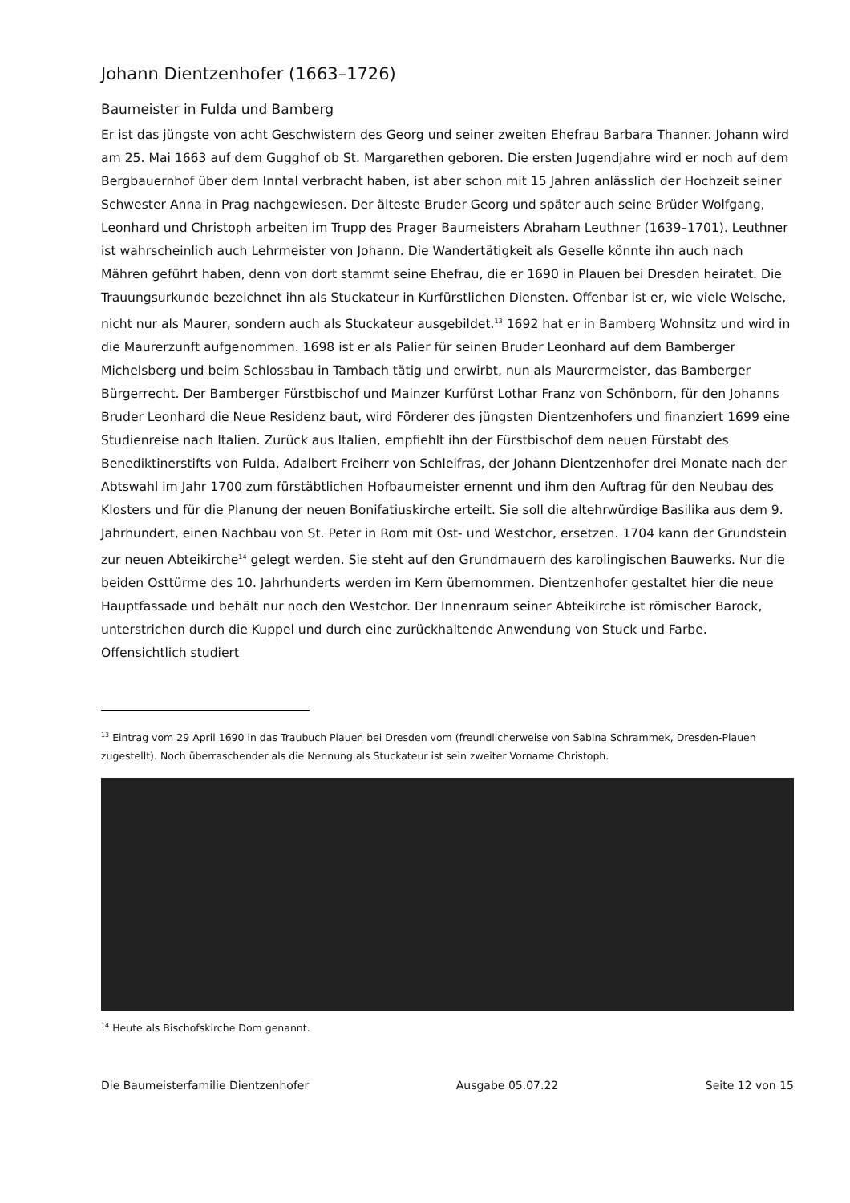Johann Dientzenhofer (1663–1726)
Baumeister in Fulda und Bamberg
Er ist das jüngste von acht Geschwistern des Georg und seiner zweiten Ehefrau Barbara Thanner. Johann wird am 25. Mai 1663 auf dem Gugghof ob St. Margarethen geboren. Die ersten Jugendjahre wird er noch auf dem Bergbauernhof über dem Inntal verbracht haben, ist aber schon mit 15 Jahren anlässlich der Hochzeit seiner Schwester Anna in Prag nachgewiesen. Der älteste Bruder Georg und später auch seine Brüder Wolfgang, Leonhard und Christoph arbeiten im Trupp des Prager Baumeisters Abraham Leuthner (1639–1701). Leuthner ist wahrscheinlich auch Lehrmeister von Johann. Die Wandertätigkeit als Geselle könnte ihn auch nach Mähren geführt haben, denn von dort stammt seine Ehefrau, die er 1690 in Plauen bei Dresden heiratet. Die Trauungsurkunde bezeichnet ihn als Stuckateur in Kurfürstlichen Diensten. Offenbar ist er, wie viele Welsche, nicht nur als Maurer, sondern auch als Stuckateur ausgebildet.<sup>13</sup> 1692 hat er in Bamberg Wohnsitz und wird in die Maurerzunft aufgenommen. 1698 ist er als Palier für seinen Bruder Leonhard auf dem Bamberger Michelsberg und beim Schlossbau in Tambach tätig und erwirbt, nun als Maurermeister, das Bamberger Bürgerrecht. Der Bamberger Fürstbischof und Mainzer Kurfürst Lothar Franz von Schönborn, für den Johanns Bruder Leonhard die Neue Residenz baut, wird Förderer des jüngsten Dientzenhofers und finanziert 1699 eine Studienreise nach Italien. Zurück aus Italien, empfiehlt ihn der Fürstbischof dem neuen Fürstabt des Benediktinerstifts von Fulda, Adalbert Freiherr von Schleifras, der Johann Dientzenhofer drei Monate nach der Abtswahl im Jahr 1700 zum fürstäbtlichen Hofbaumeister ernennt und ihm den Auftrag für den Neubau des Klosters und für die Planung der neuen Bonifatiuskirche erteilt. Sie soll die altehrwürdige Basilika aus dem 9. Jahrhundert, einen Nachbau von St. Peter in Rom mit Ost- und Westchor, ersetzen. 1704 kann der Grundstein zur neuen Abteikirche<sup>14</sup> gelegt werden. Sie steht auf den Grundmauern des karolingischen Bauwerks. Nur die beiden Osttürme des 10. Jahrhunderts werden im Kern übernommen. Dientzenhofer gestaltet hier die neue Hauptfassade und behält nur noch den Westchor. Der Innenraum seiner Abteikirche ist römischer Barock, unterstrichen durch die Kuppel und durch eine zurückhaltende Anwendung von Stuck und Farbe. Offensichtlich studiert
<sup>13</sup> Eintrag vom 29 April 1690 in das Traubuch Plauen bei Dresden vom (freundlicherweise von Sabina Schrammek, Dresden-Plauen zugestellt). Noch überraschender als die Nennung als Stuckateur ist sein zweiter Vorname Christoph.
<sup>14</sup> Heute als Bischofskirche Dom genannt.
Die Baumeisterfamilie Dientzenhofer Ausgabe 05.07.22 Seite 12 von 15